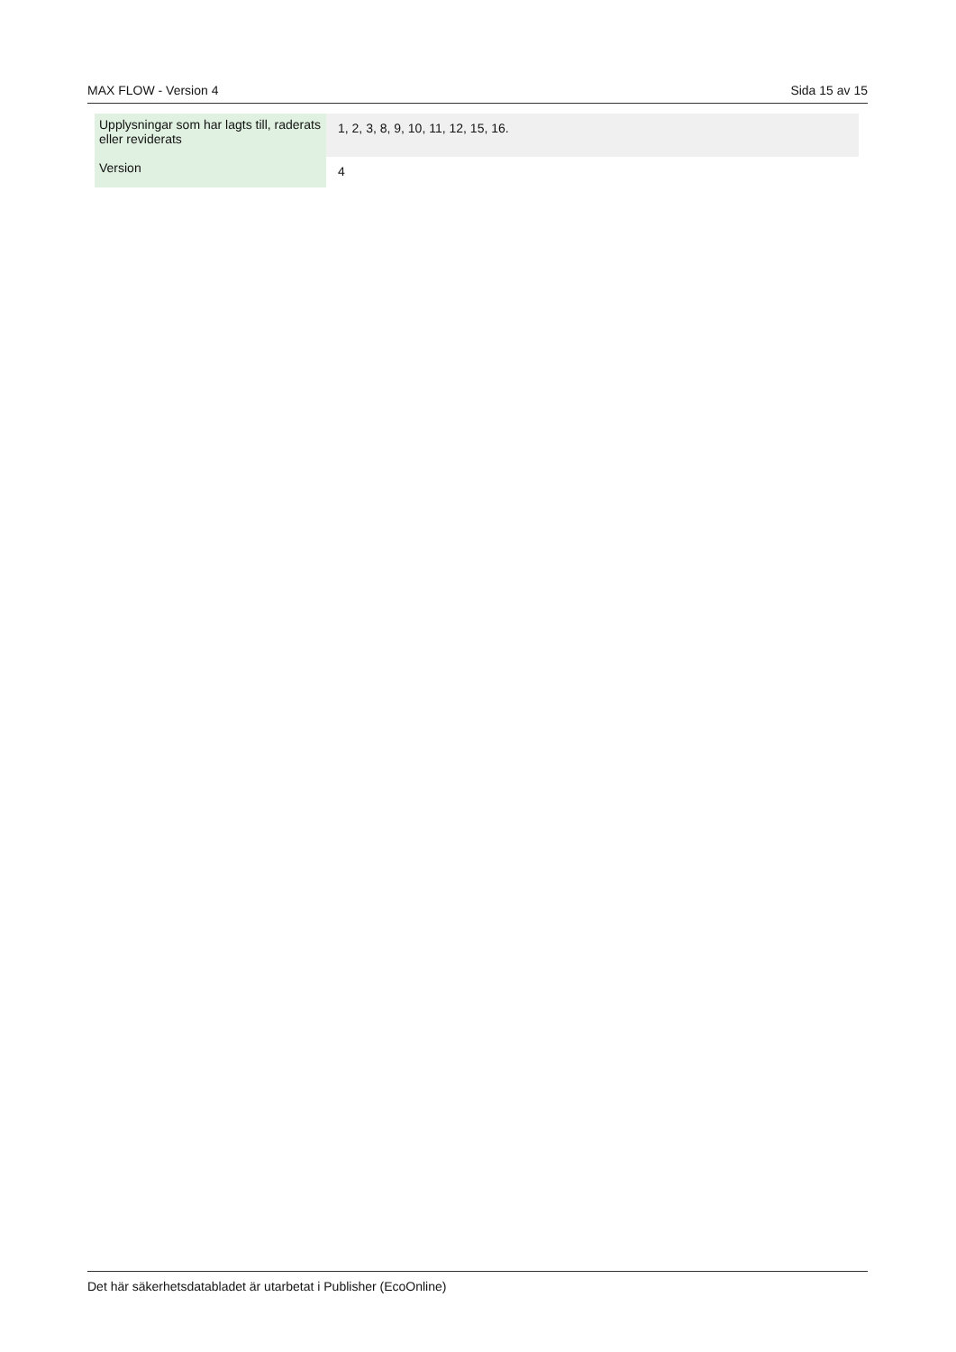MAX FLOW - Version 4 Sida 15 av 15
| Upplysningar som har lagts till, raderats eller reviderats | 1, 2, 3, 8, 9, 10, 11, 12, 15, 16. |
| Version | 4 |
Det här säkerhetsdatabladet är utarbetat i Publisher (EcoOnline)